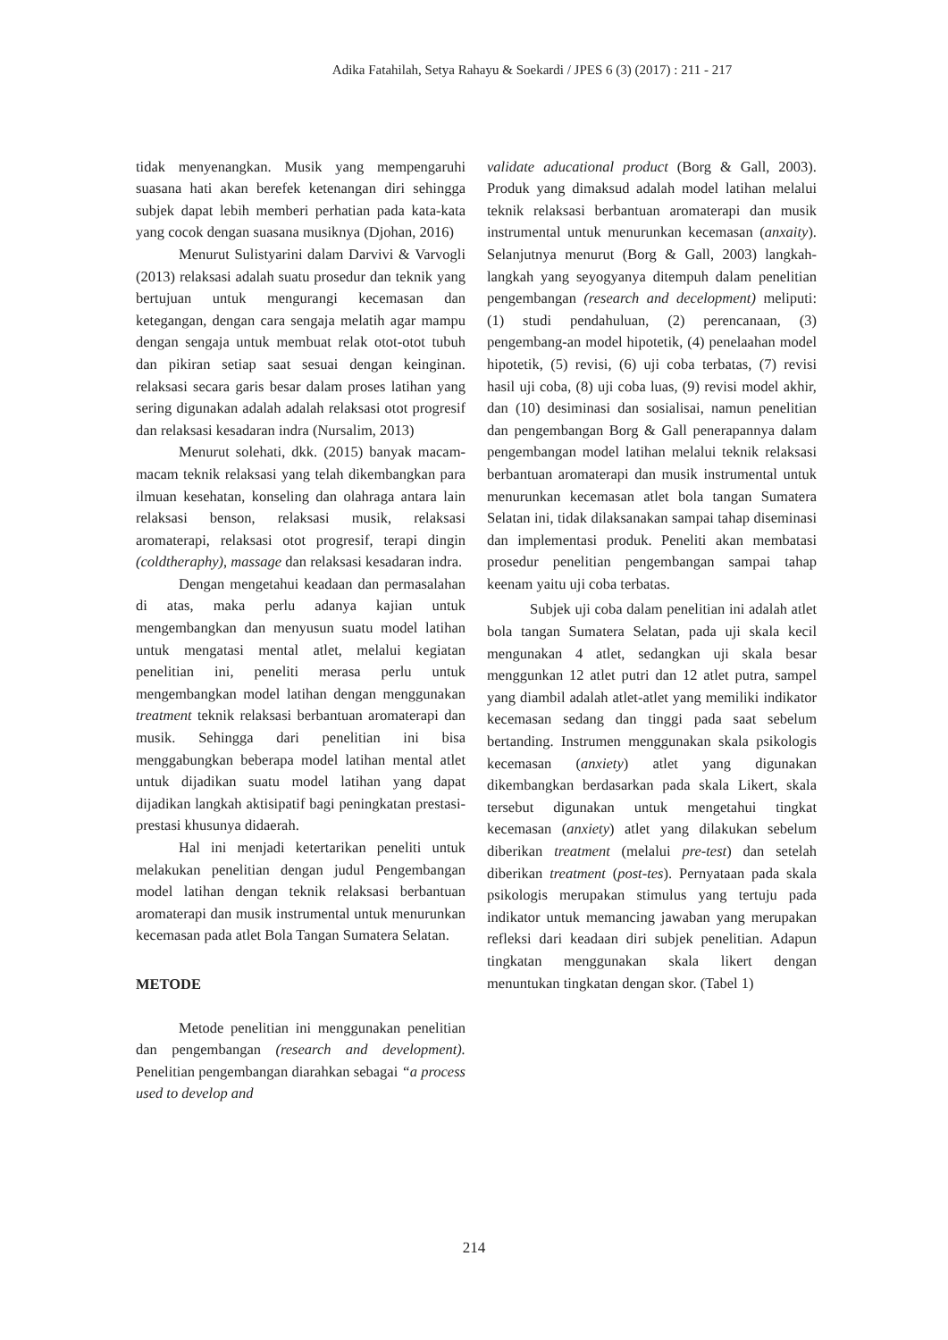Adika Fatahilah, Setya Rahayu & Soekardi / JPES 6 (3) (2017) : 211 - 217
tidak menyenangkan. Musik yang mempengaruhi suasana hati akan berefek ketenangan diri sehingga subjek dapat lebih memberi perhatian pada kata-kata yang cocok dengan suasana musiknya (Djohan, 2016)
Menurut Sulistyarini dalam Darvivi & Varvogli (2013) relaksasi adalah suatu prosedur dan teknik yang bertujuan untuk mengurangi kecemasan dan ketegangan, dengan cara sengaja melatih agar mampu dengan sengaja untuk membuat relak otot-otot tubuh dan pikiran setiap saat sesuai dengan keinginan. relaksasi secara garis besar dalam proses latihan yang sering digunakan adalah adalah relaksasi otot progresif dan relaksasi kesadaran indra (Nursalim, 2013)
Menurut solehati, dkk. (2015) banyak macam-macam teknik relaksasi yang telah dikembangkan para ilmuan kesehatan, konseling dan olahraga antara lain relaksasi benson, relaksasi musik, relaksasi aromaterapi, relaksasi otot progresif, terapi dingin (coldtheraphy), massage dan relaksasi kesadaran indra.
Dengan mengetahui keadaan dan permasalahan di atas, maka perlu adanya kajian untuk mengembangkan dan menyusun suatu model latihan untuk mengatasi mental atlet, melalui kegiatan penelitian ini, peneliti merasa perlu untuk mengembangkan model latihan dengan menggunakan treatment teknik relaksasi berbantuan aromaterapi dan musik. Sehingga dari penelitian ini bisa menggabungkan beberapa model latihan mental atlet untuk dijadikan suatu model latihan yang dapat dijadikan langkah aktisipatif bagi peningkatan prestasi-prestasi khusunya didaerah.
Hal ini menjadi ketertarikan peneliti untuk melakukan penelitian dengan judul Pengembangan model latihan dengan teknik relaksasi berbantuan aromaterapi dan musik instrumental untuk menurunkan kecemasan pada atlet Bola Tangan Sumatera Selatan.
METODE
Metode penelitian ini menggunakan penelitian dan pengembangan (research and development). Penelitian pengembangan diarahkan sebagai “a process used to develop and
validate aducational product (Borg & Gall, 2003). Produk yang dimaksud adalah model latihan melalui teknik relaksasi berbantuan aromaterapi dan musik instrumental untuk menurunkan kecemasan (anxaity). Selanjutnya menurut (Borg & Gall, 2003) langkah-langkah yang seyogyanya ditempuh dalam penelitian pengembangan (research and decelopment) meliputi: (1) studi pendahuluan, (2) perencanaan, (3) pengembang-an model hipotetik, (4) penelaahan model hipotetik, (5) revisi, (6) uji coba terbatas, (7) revisi hasil uji coba, (8) uji coba luas, (9) revisi model akhir, dan (10) desiminasi dan sosialisai, namun penelitian dan pengembangan Borg & Gall penerapannya dalam pengembangan model latihan melalui teknik relaksasi berbantuan aromaterapi dan musik instrumental untuk menurunkan kecemasan atlet bola tangan Sumatera Selatan ini, tidak dilaksanakan sampai tahap diseminasi dan implementasi produk. Peneliti akan membatasi prosedur penelitian pengembangan sampai tahap keenam yaitu uji coba terbatas.
Subjek uji coba dalam penelitian ini adalah atlet bola tangan Sumatera Selatan, pada uji skala kecil mengunakan 4 atlet, sedangkan uji skala besar menggunkan 12 atlet putri dan 12 atlet putra, sampel yang diambil adalah atlet-atlet yang memiliki indikator kecemasan sedang dan tinggi pada saat sebelum bertanding. Instrumen menggunakan skala psikologis kecemasan (anxiety) atlet yang digunakan dikembangkan berdasarkan pada skala Likert, skala tersebut digunakan untuk mengetahui tingkat kecemasan (anxiety) atlet yang dilakukan sebelum diberikan treatment (melalui pre-test) dan setelah diberikan treatment (post-tes). Pernyataan pada skala psikologis merupakan stimulus yang tertuju pada indikator untuk memancing jawaban yang merupakan refleksi dari keadaan diri subjek penelitian. Adapun tingkatan menggunakan skala likert dengan menuntukan tingkatan dengan skor. (Tabel 1)
214